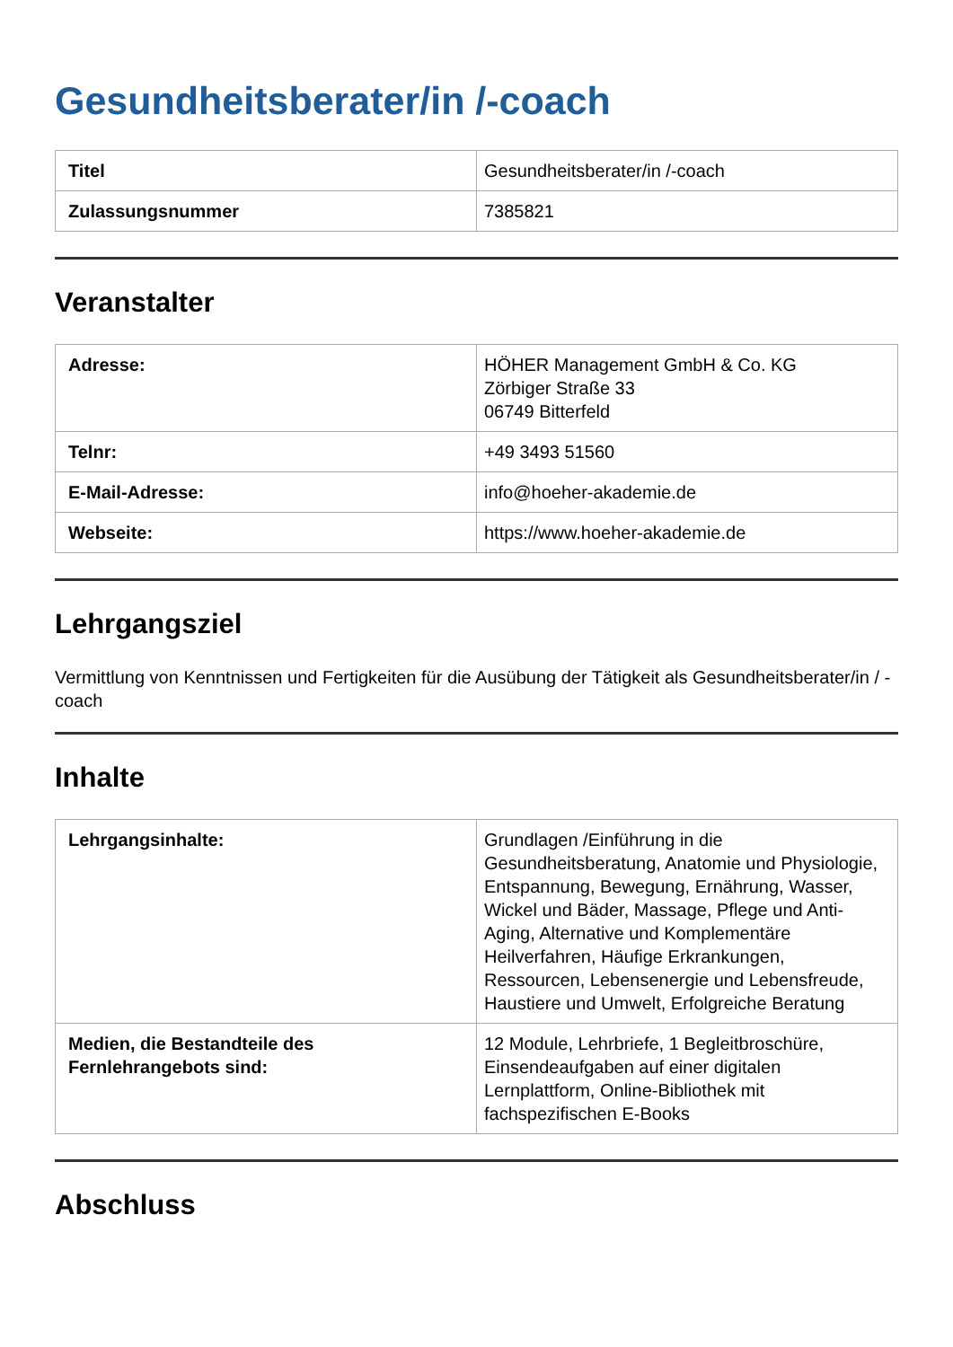Gesundheitsberater/in /-coach
| Titel | Gesundheitsberater/in /-coach |
| Zulassungsnummer | 7385821 |
Veranstalter
| Adresse: | HÖHER Management GmbH & Co. KG Zörbiger Straße 33 06749 Bitterfeld |
| Telnr: | +49 3493 51560 |
| E-Mail-Adresse: | info@hoeher-akademie.de |
| Webseite: | https://www.hoeher-akademie.de |
Lehrgangsziel
Vermittlung von Kenntnissen und Fertigkeiten für die Ausübung der Tätigkeit als Gesundheitsberater/in / -coach
Inhalte
| Lehrgangsinhalte: | Grundlagen /Einführung in die Gesundheitsberatung, Anatomie und Physiologie, Entspannung, Bewegung, Ernährung, Wasser, Wickel und Bäder, Massage, Pflege und Anti-Aging, Alternative und Komplementäre Heilverfahren, Häufige Erkrankungen, Ressourcen, Lebensenergie und Lebensfreude, Haustiere und Umwelt, Erfolgreiche Beratung |
| Medien, die Bestandteile des Fernlehrangebots sind: | 12 Module, Lehrbriefe, 1 Begleitbroschüre, Einsendeaufgaben auf einer digitalen Lernplattform, Online-Bibliothek mit fachspezifischen E-Books |
Abschluss